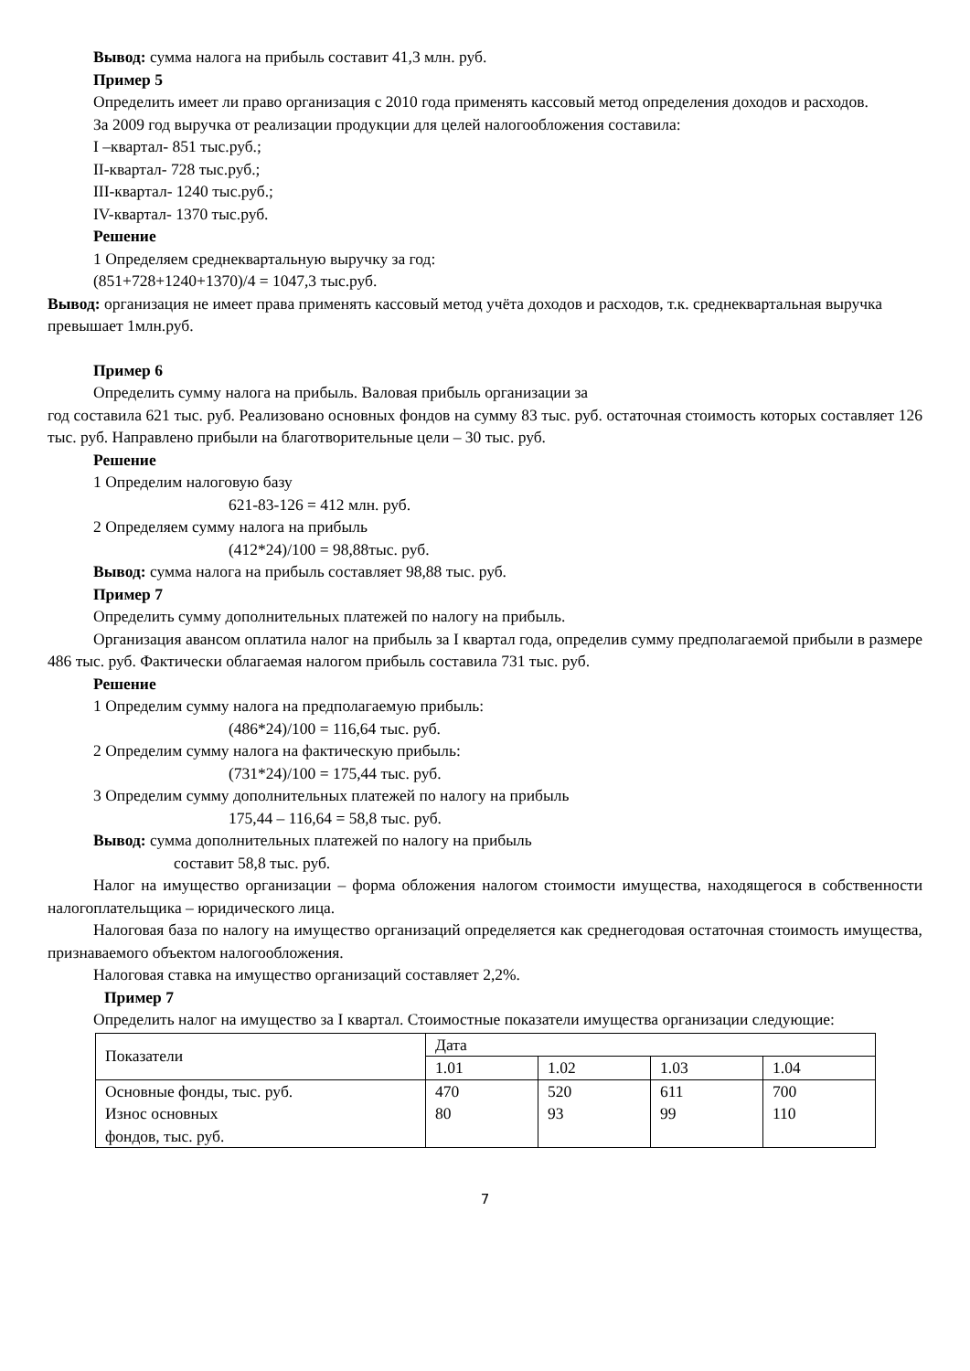Вывод: сумма налога на прибыль составит 41,3 млн. руб.
Пример 5
Определить имеет ли право организация с 2010 года применять кассовый метод определения доходов и расходов.
За 2009 год выручка от реализации продукции для целей налогообложения составила:
I –квартал- 851 тыс.руб.;
II-квартал- 728 тыс.руб.;
III-квартал- 1240 тыс.руб.;
IV-квартал- 1370 тыс.руб.
Решение
1 Определяем среднеквартальную выручку за год:
(851+728+1240+1370)/4 = 1047,3 тыс.руб.
Вывод: организация не имеет права применять кассовый метод учёта доходов и расходов, т.к. среднеквартальная выручка
превышает 1млн.руб.
Пример 6
Определить сумму налога на прибыль. Валовая прибыль организации за
год составила 621 тыс. руб. Реализовано основных фондов на сумму 83 тыс. руб. остаточная стоимость которых составляет 126 тыс. руб. Направлено прибыли на благотворительные цели – 30 тыс. руб.
Решение
1 Определим налоговую базу
621-83-126 = 412 млн. руб.
2 Определяем сумму налога на прибыль
(412*24)/100 = 98,88тыс. руб.
Вывод: сумма налога на прибыль составляет 98,88 тыс. руб.
Пример 7
Определить сумму дополнительных платежей по налогу на прибыль.
Организация авансом оплатила налог на прибыль за I квартал года, определив сумму предполагаемой прибыли в размере 486 тыс. руб. Фактически облагаемая налогом прибыль составила 731 тыс. руб.
Решение
1 Определим сумму налога на предполагаемую прибыль:
(486*24)/100 = 116,64 тыс. руб.
2 Определим сумму налога на фактическую прибыль:
(731*24)/100 = 175,44 тыс. руб.
3 Определим сумму дополнительных платежей по налогу на прибыль
175,44 – 116,64 = 58,8 тыс. руб.
Вывод: сумма дополнительных платежей по налогу на прибыль
составит 58,8 тыс. руб.
Налог на имущество организации – форма обложения налогом стоимости имущества, находящегося в собственности налогоплательщика – юридического лица.
Налоговая база по налогу на имущество организаций определяется как среднегодовая остаточная стоимость имущества, признаваемого объектом налогообложения.
Налоговая ставка на имущество организаций составляет 2,2%.
Пример 7
Определить налог на имущество за I квартал. Стоимостные показатели имущества организации следующие:
| Показатели | Дата | | | |
| | 1.01 | 1.02 | 1.03 | 1.04 |
| Основные фонды, тыс. руб. Износ основных фондов, тыс. руб. | 470 80 | 520 93 | 611 99 | 700 110 |
7